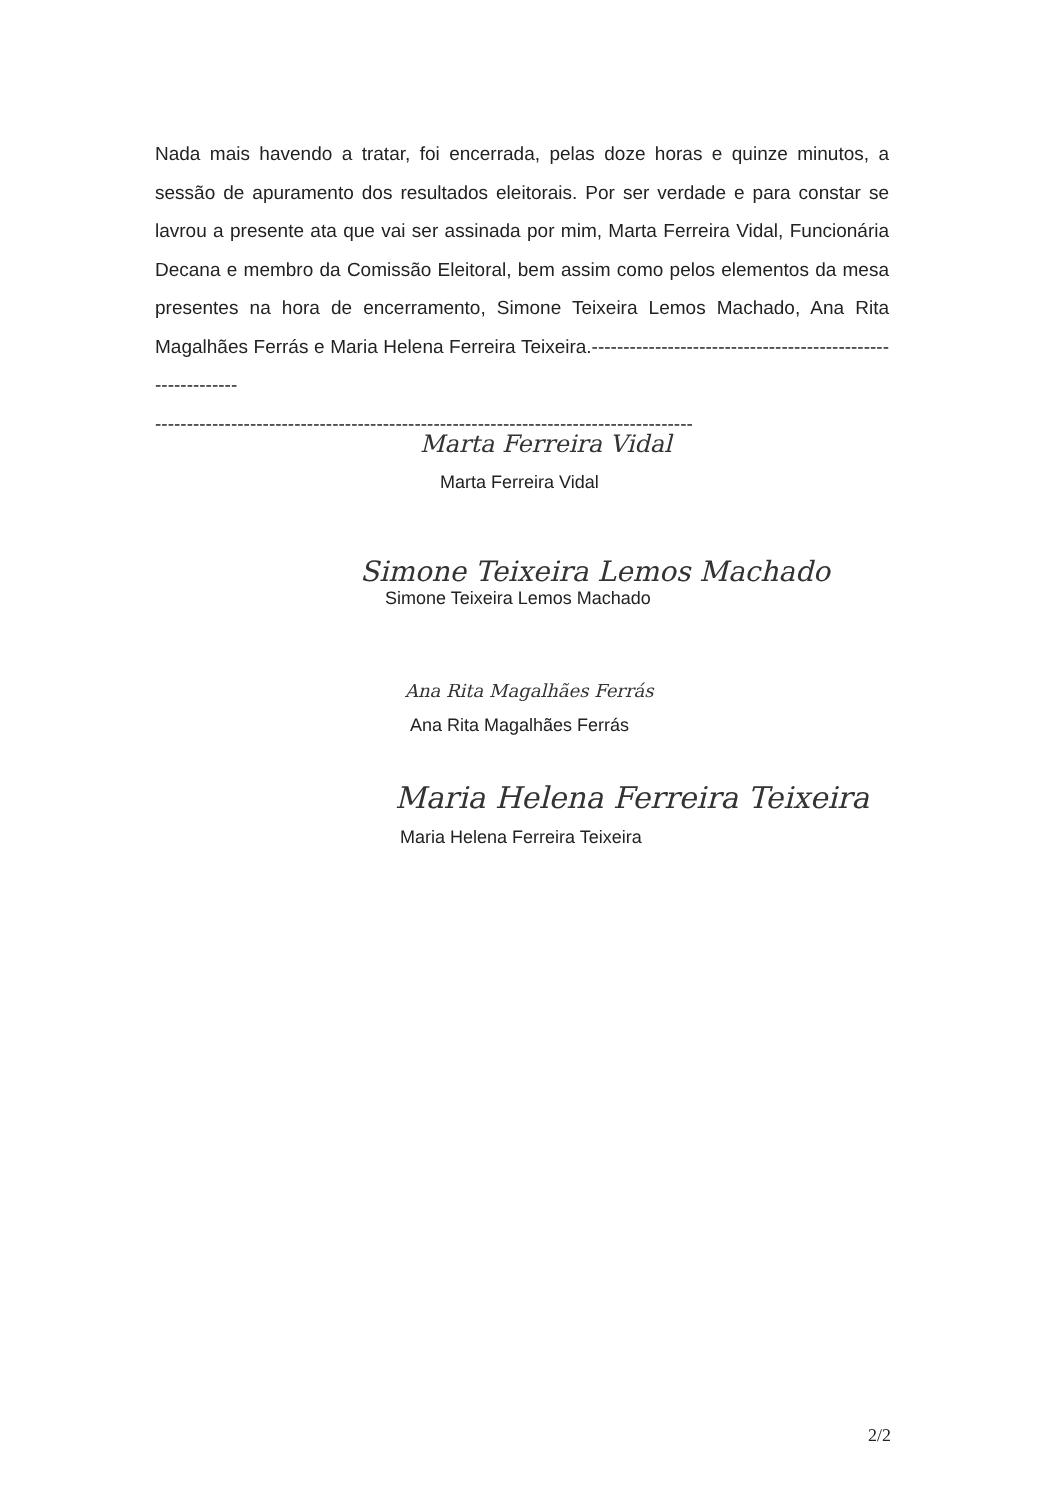Nada mais havendo a tratar, foi encerrada, pelas doze horas e quinze minutos, a sessão de apuramento dos resultados eleitorais. Por ser verdade e para constar se lavrou a presente ata que vai ser assinada por mim, Marta Ferreira Vidal, Funcionária Decana e membro da Comissão Eleitoral, bem assim como pelos elementos da mesa presentes na hora de encerramento, Simone Teixeira Lemos Machado, Ana Rita Magalhães Ferrás e Maria Helena Ferreira Teixeira.------------------------------------------------------------
-------------------------------------------------------------------------------------
Marta Ferreira Vidal
Marta Ferreira Vidal
Simone Teixeira Lemos Machado
Simone Teixeira Lemos Machado
Ana Rita Magalhães Ferrás
Ana Rita Magalhães Ferrás
Maria Helena Ferreira Teixeira
Maria Helena Ferreira Teixeira
2/2